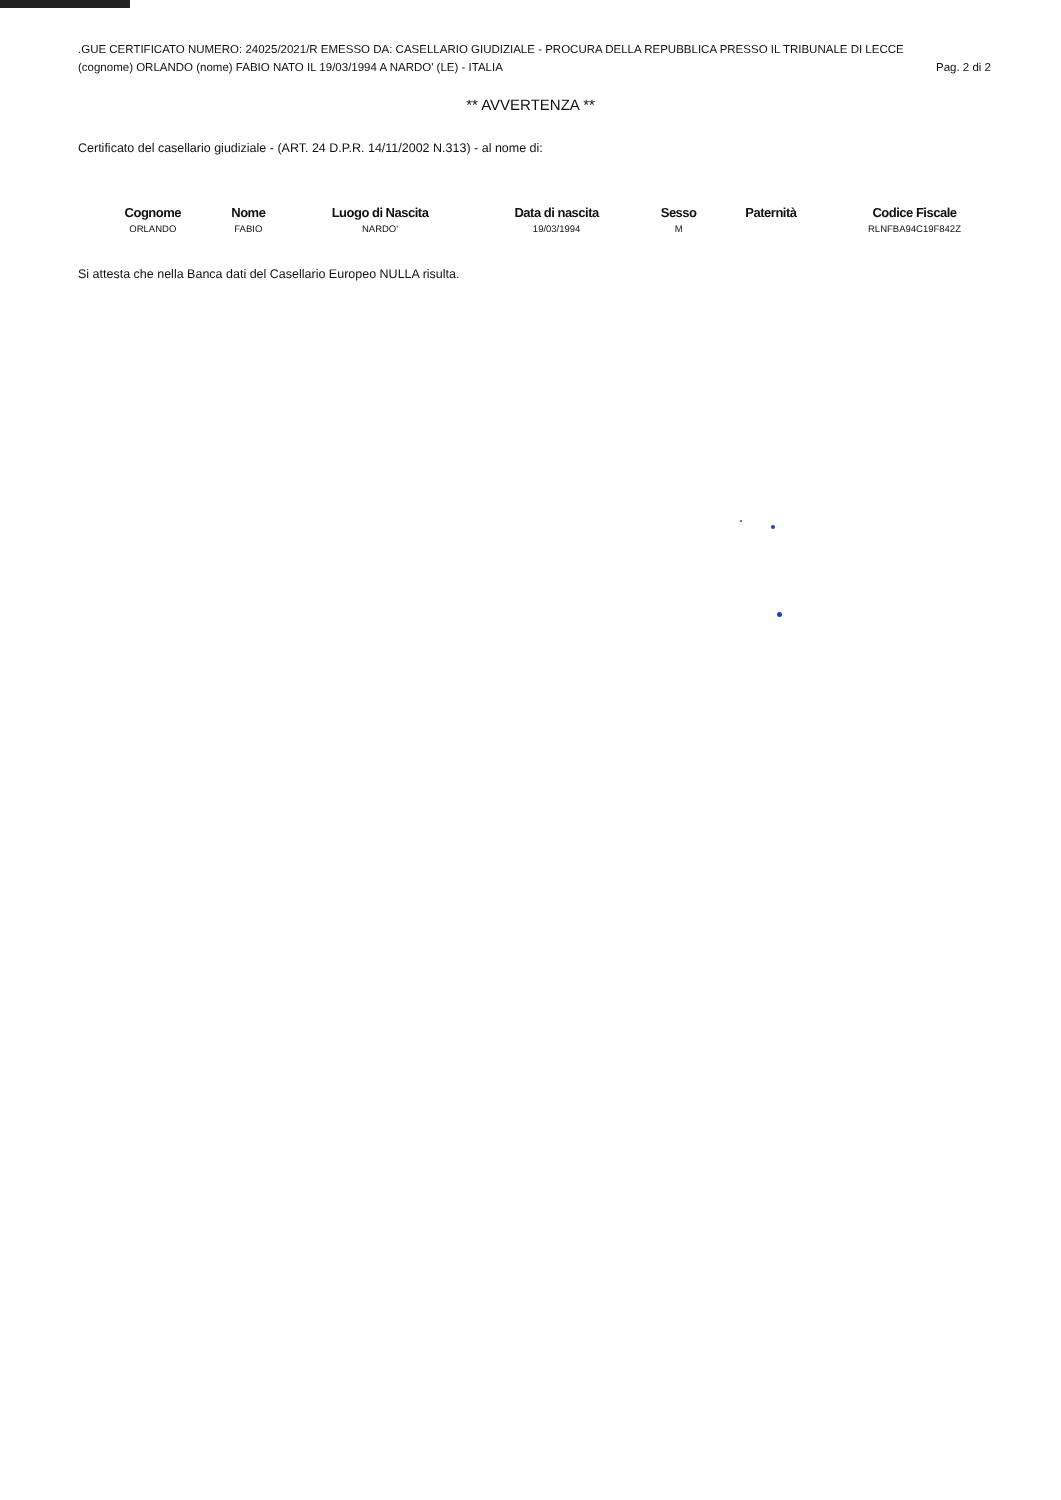.GUE CERTIFICATO NUMERO: 24025/2021/R EMESSO DA: CASELLARIO GIUDIZIALE - PROCURA DELLA REPUBBLICA PRESSO IL TRIBUNALE DI LECCE
(cognome) ORLANDO (nome) FABIO NATO IL 19/03/1994 A NARDO' (LE) - ITALIA Pag. 2 di 2
** AVVERTENZA **
Certificato del casellario giudiziale - (ART. 24 D.P.R. 14/11/2002 N.313) - al nome di:
| Cognome | Nome | Luogo di Nascita | Data di nascita | Sesso | Paternità | Codice Fiscale |
| --- | --- | --- | --- | --- | --- | --- |
| ORLANDO | FABIO | NARDO' | 19/03/1994 | M | | RLNFBA94C19F842Z |
Si attesta che nella Banca dati del Casellario Europeo NULLA risulta.